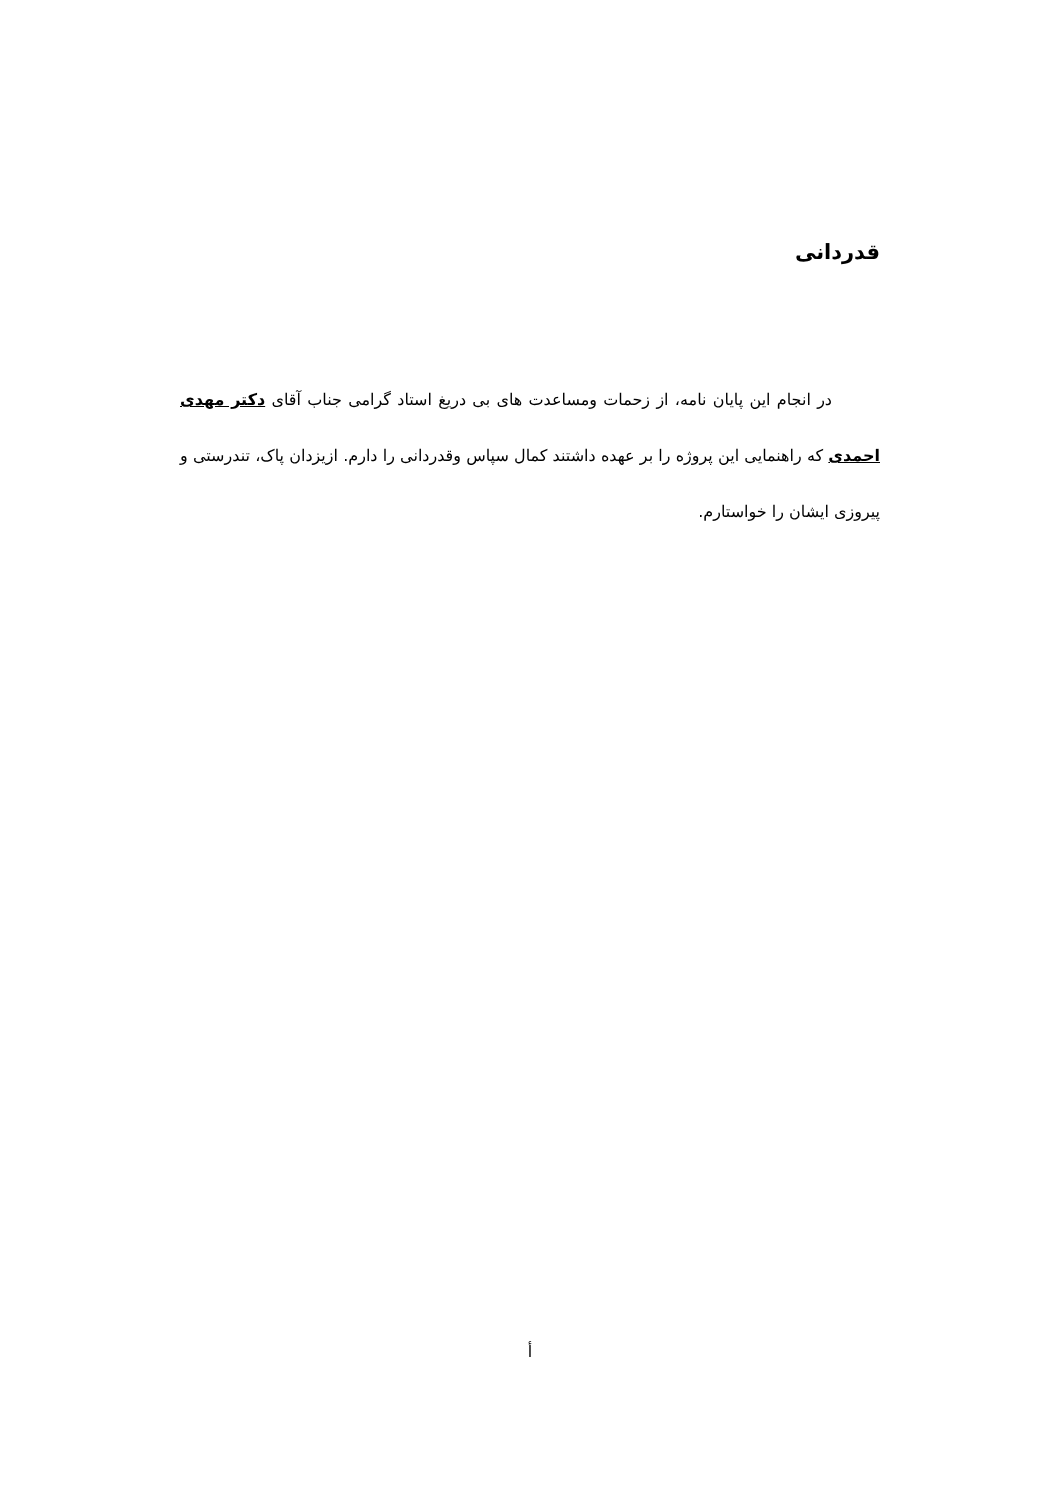قدردانی
در انجام این پایان نامه، از زحمات ومساعدت های بی دریغ استاد گرامی جناب آقای دکتر مهدی احمدی که راهنمایی این پروژه را بر عهده داشتند کمال سپاس وقدردانی را دارم. ازیزدان پاک، تندرستی و پیروزی ایشان را خواستارم.
أ